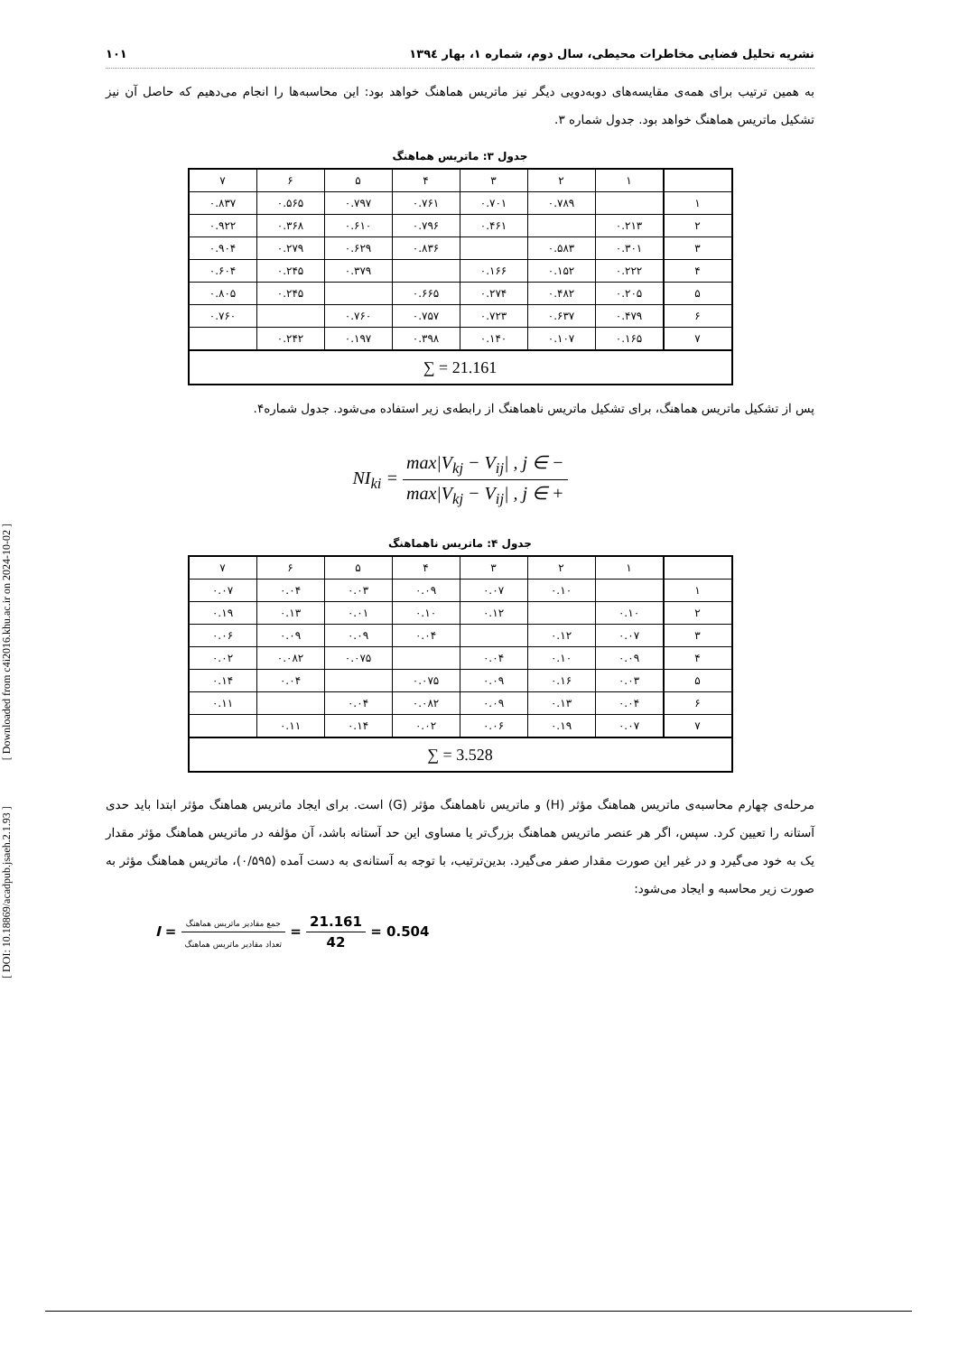[ DOI: 10.18869/acadpub.jsaeh.2.1.93 ] [ Downloaded from c4i2016.khu.ac.ir on 2024-10-02 ]
نشریه تحلیل فضایی مخاطرات محیطی، سال دوم، شماره ۱، بهار ۱۳۹٤ ۱۰۱
به همین ترتیب برای همه‌ی مقایسه‌های دوبه‌دویی دیگر نیز ماتریس هماهنگ خواهد بود: این محاسبه‌ها را انجام می‌دهیم که حاصل آن نیز تشکیل ماتریس هماهنگ خواهد بود. جدول شماره ۳.
جدول ۳: ماتریس هماهنگ
| | ۱ | ۲ | ۳ | ۴ | ۵ | ۶ | ۷ |
| ۱ | | ۰.۷۸۹ | ۰.۷۰۱ | ۰.۷۶۱ | ۰.۷۹۷ | ۰.۵۶۵ | ۰.۸۳۷ |
| ۲ | ۰.۲۱۳ | | ۰.۴۶۱ | ۰.۷۹۶ | ۰.۶۱۰ | ۰.۳۶۸ | ۰.۹۲۲ |
| ۳ | ۰.۳۰۱ | ۰.۵۸۳ | | ۰.۸۳۶ | ۰.۶۲۹ | ۰.۲۷۹ | ۰.۹۰۴ |
| ۴ | ۰.۲۲۲ | ۰.۱۵۲ | ۰.۱۶۶ | | ۰.۳۷۹ | ۰.۲۴۵ | ۰.۶۰۴ |
| ۵ | ۰.۲۰۵ | ۰.۴۸۲ | ۰.۲۷۴ | ۰.۶۶۵ | | ۰.۲۴۵ | ۰.۸۰۵ |
| ۶ | ۰.۴۷۹ | ۰.۶۳۷ | ۰.۷۲۳ | ۰.۷۵۷ | ۰.۷۶۰ | | ۰.۷۶۰ |
| ۷ | ۰.۱۶۵ | ۰.۱۰۷ | ۰.۱۴۰ | ۰.۳۹۸ | ۰.۱۹۷ | ۰.۲۴۲ | |
| ∑ = 21.161 | | | | | | | |
پس از تشکیل ماتریس هماهنگ، برای تشکیل ماتریس ناهماهنگ از رابطه‌ی زیر استفاده می‌شود. جدول شماره۴.
NI<sub>ki</sub> = max|V<sub>kj</sub> − V<sub>ij</sub>| , j ∈ − max|V<sub>kj</sub> − V<sub>ij</sub>| , j ∈ +
جدول ۴: ماتریس ناهماهنگ
| | ۱ | ۲ | ۳ | ۴ | ۵ | ۶ | ۷ |
| ۱ | | ۰.۱۰ | ۰.۰۷ | ۰.۰۹ | ۰.۰۳ | ۰.۰۴ | ۰.۰۷ |
| ۲ | ۰.۱۰ | | ۰.۱۲ | ۰.۱۰ | ۰.۰۱ | ۰.۱۳ | ۰.۱۹ |
| ۳ | ۰.۰۷ | ۰.۱۲ | | ۰.۰۴ | ۰.۰۹ | ۰.۰۹ | ۰.۰۶ |
| ۴ | ۰.۰۹ | ۰.۱۰ | ۰.۰۴ | | ۰.۰۷۵ | ۰.۰۸۲ | ۰.۰۲ |
| ۵ | ۰.۰۳ | ۰.۱۶ | ۰.۰۹ | ۰.۰۷۵ | | ۰.۰۴ | ۰.۱۴ |
| ۶ | ۰.۰۴ | ۰.۱۳ | ۰.۰۹ | ۰.۰۸۲ | ۰.۰۴ | | ۰.۱۱ |
| ۷ | ۰.۰۷ | ۰.۱۹ | ۰.۰۶ | ۰.۰۲ | ۰.۱۴ | ۰.۱۱ | |
| ∑ = 3.528 | | | | | | | |
مرحله‌ی چهارم محاسبه‌ی ماتریس هماهنگ مؤثر (H) و ماتریس ناهماهنگ مؤثر (G) است. برای ایجاد ماتریس هماهنگ مؤثر ابتدا باید حدی آستانه را تعیین کرد. سپس، اگر هر عنصر ماتریس هماهنگ بزرگ‌تر یا مساوی این حد آستانه باشد، آن مؤلفه در ماتریس هماهنگ مؤثر مقدار یک به خود می‌گیرد و در غیر این صورت مقدار صفر می‌گیرد. بدین‌ترتیب، با توجه به آستانه‌ی به دست آمده (۰/۵۹۵)، ماتریس هماهنگ مؤثر به صورت زیر محاسبه و ایجاد می‌شود:
I = جمع مقادیر ماتریس هماهنگ تعداد مقادیر ماتریس هماهنگ = 21.161 42 = 0.504